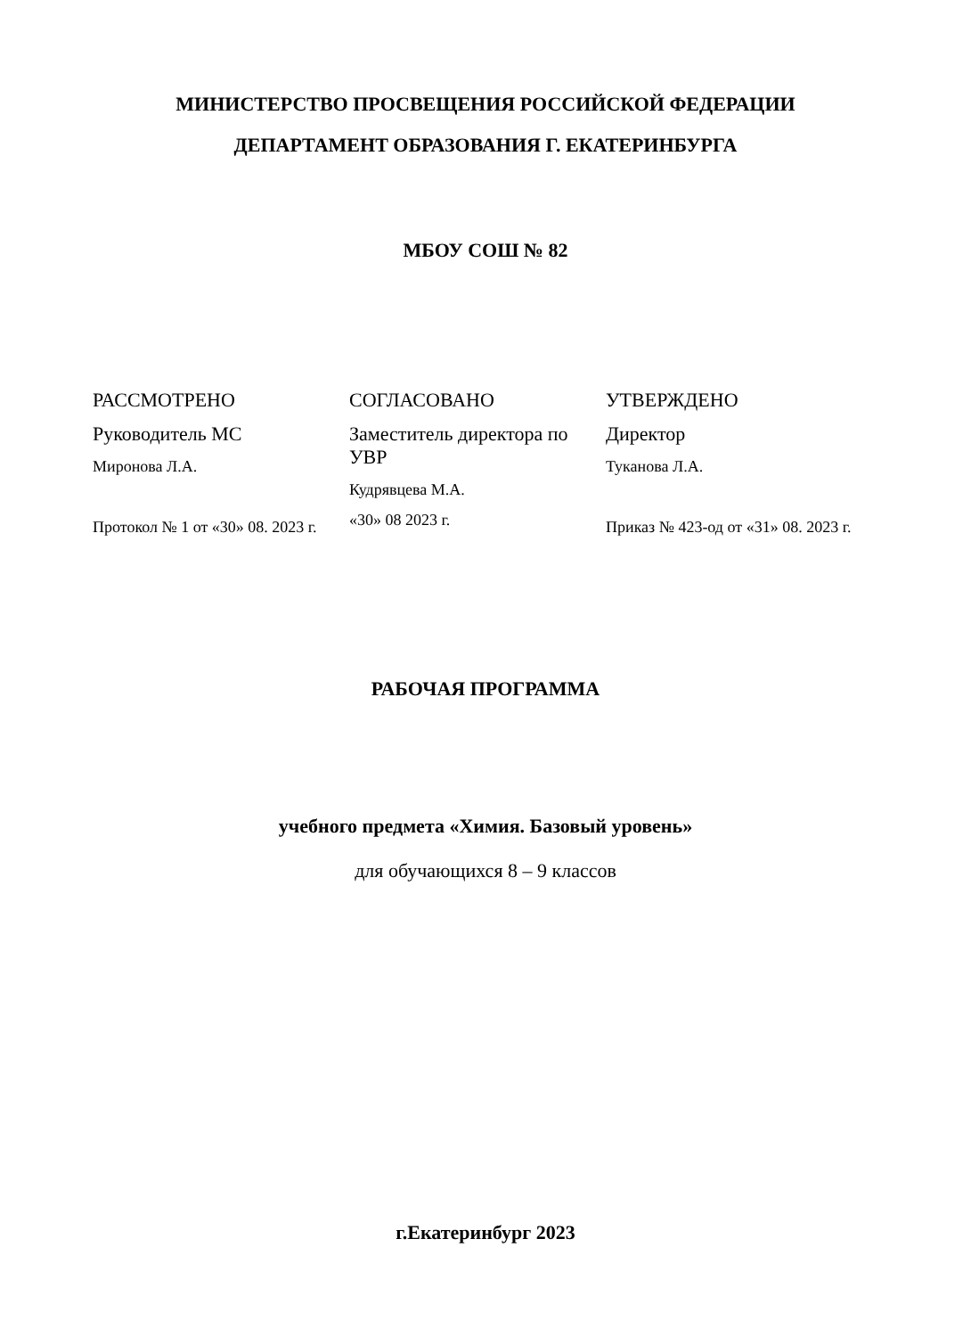МИНИСТЕРСТВО ПРОСВЕЩЕНИЯ РОССИЙСКОЙ ФЕДЕРАЦИИ
ДЕПАРТАМЕНТ ОБРАЗОВАНИЯ Г. ЕКАТЕРИНБУРГА
МБОУ СОШ № 82
РАССМОТРЕНО
Руководитель МС
Миронова Л.А.
Протокол № 1 от «30» 08. 2023 г.
СОГЛАСОВАНО
Заместитель директора по УВР
Кудрявцева М.А.
«30» 08 2023 г.
УТВЕРЖДЕНО
Директор
Туканова Л.А.
Приказ № 423-од от «31» 08. 2023 г.
РАБОЧАЯ ПРОГРАММА
учебного предмета «Химия. Базовый уровень»
для обучающихся 8 – 9 классов
г.Екатеринбург 2023